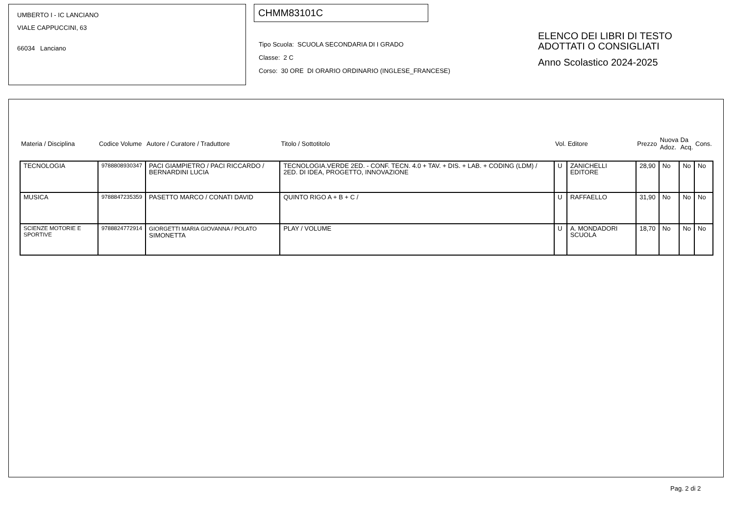UMBERTO I - IC LANCIANO
VIALE CAPPUCCINI, 63
66034 Lanciano
CHMM83101C
Tipo Scuola: SCUOLA SECONDARIA DI I GRADO
Classe: 2 C
Corso: 30 ORE DI ORARIO ORDINARIO (INGLESE_FRANCESE)
ELENCO DEI LIBRI DI TESTO
ADOTTATI O CONSIGLIATI
Anno Scolastico 2024-2025
| Materia / Disciplina | Codice Volume | Autore / Curatore / Traduttore | Titolo / Sottotitolo | Vol. | Editore | Prezzo | Nuova Adoz. | Da Acq. | Cons. |
| --- | --- | --- | --- | --- | --- | --- | --- | --- | --- |
| TECNOLOGIA | 9788808930347 | PACI GIAMPIETRO / PACI RICCARDO / BERNARDINI LUCIA | TECNOLOGIA.VERDE 2ED. - CONF. TECN. 4.0 + TAV. + DIS. + LAB. + CODING (LDM) / 2ED. DI IDEA, PROGETTO, INNOVAZIONE | U | ZANICHELLI EDITORE | 28,90 | No | No | No |
| MUSICA | 9788847235359 | PASETTO MARCO / CONATI DAVID | QUINTO RIGO A + B + C / | U | RAFFAELLO | 31,90 | No | No | No |
| SCIENZE MOTORIE E SPORTIVE | 9788824772914 | GIORGETTI MARIA GIOVANNA / POLATO SIMONETTA | PLAY / VOLUME | U | A. MONDADORI SCUOLA | 18,70 | No | No | No |
Pag. 2 di 2